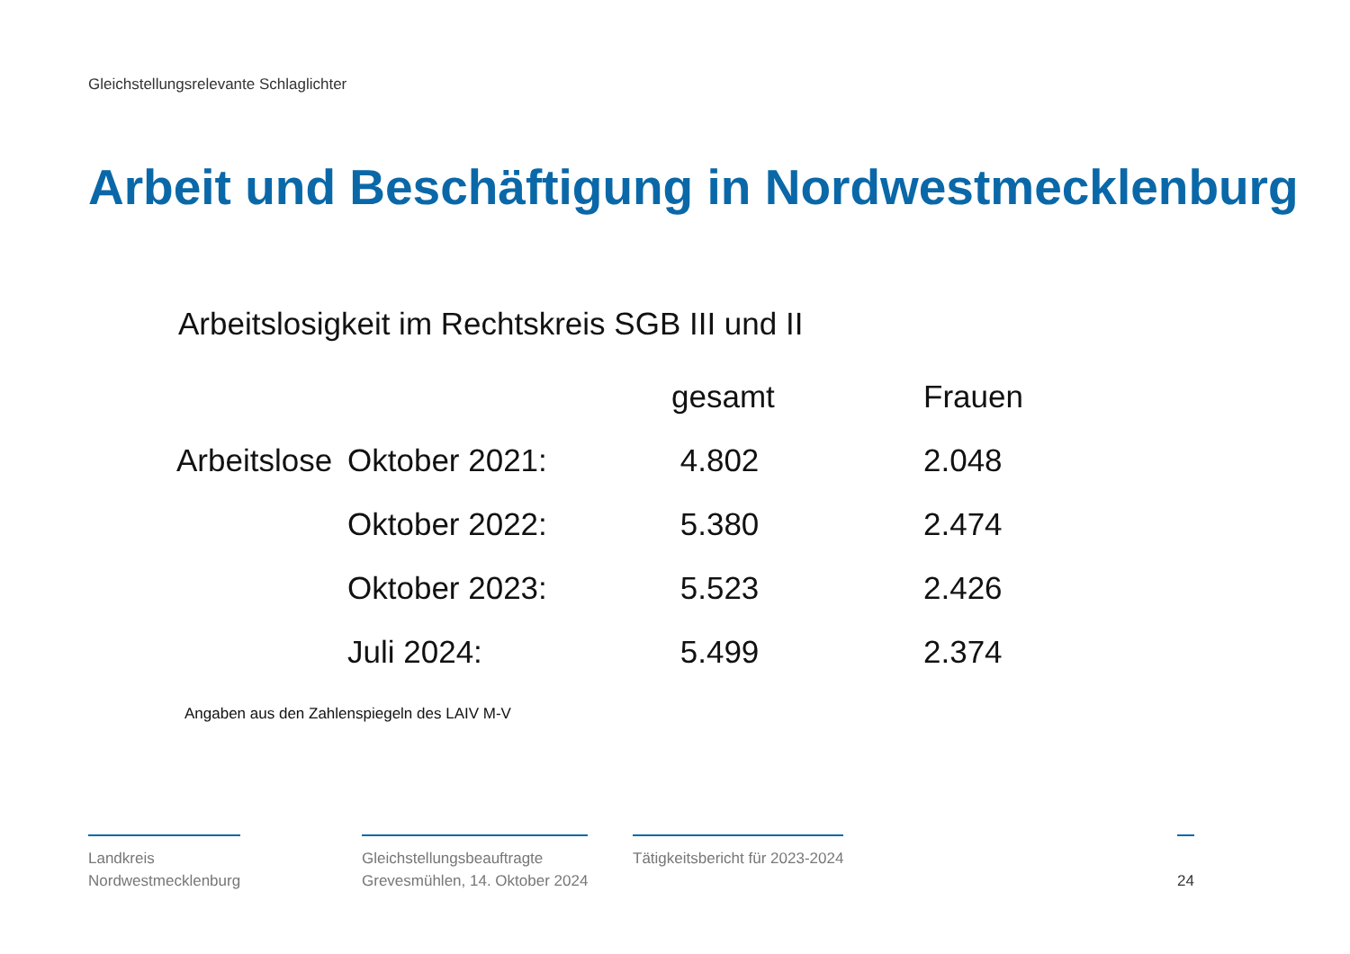Gleichstellungsrelevante Schlaglichter
Arbeit und Beschäftigung in Nordwestmecklenburg
Arbeitslosigkeit im Rechtskreis SGB III und II
| | | gesamt | Frauen |
| --- | --- | --- | --- |
| Arbeitslose | Oktober 2021: | 4.802 | 2.048 |
| | Oktober 2022: | 5.380 | 2.474 |
| | Oktober 2023: | 5.523 | 2.426 |
| | Juli 2024: | 5.499 | 2.374 |
Angaben aus den Zahlenspiegeln des LAIV M-V
Landkreis
Nordwestmecklenburg
Gleichstellungsbeauftragte
Grevesmühlen, 14. Oktober 2024
Tätigkeitsbericht für 2023-2024
24